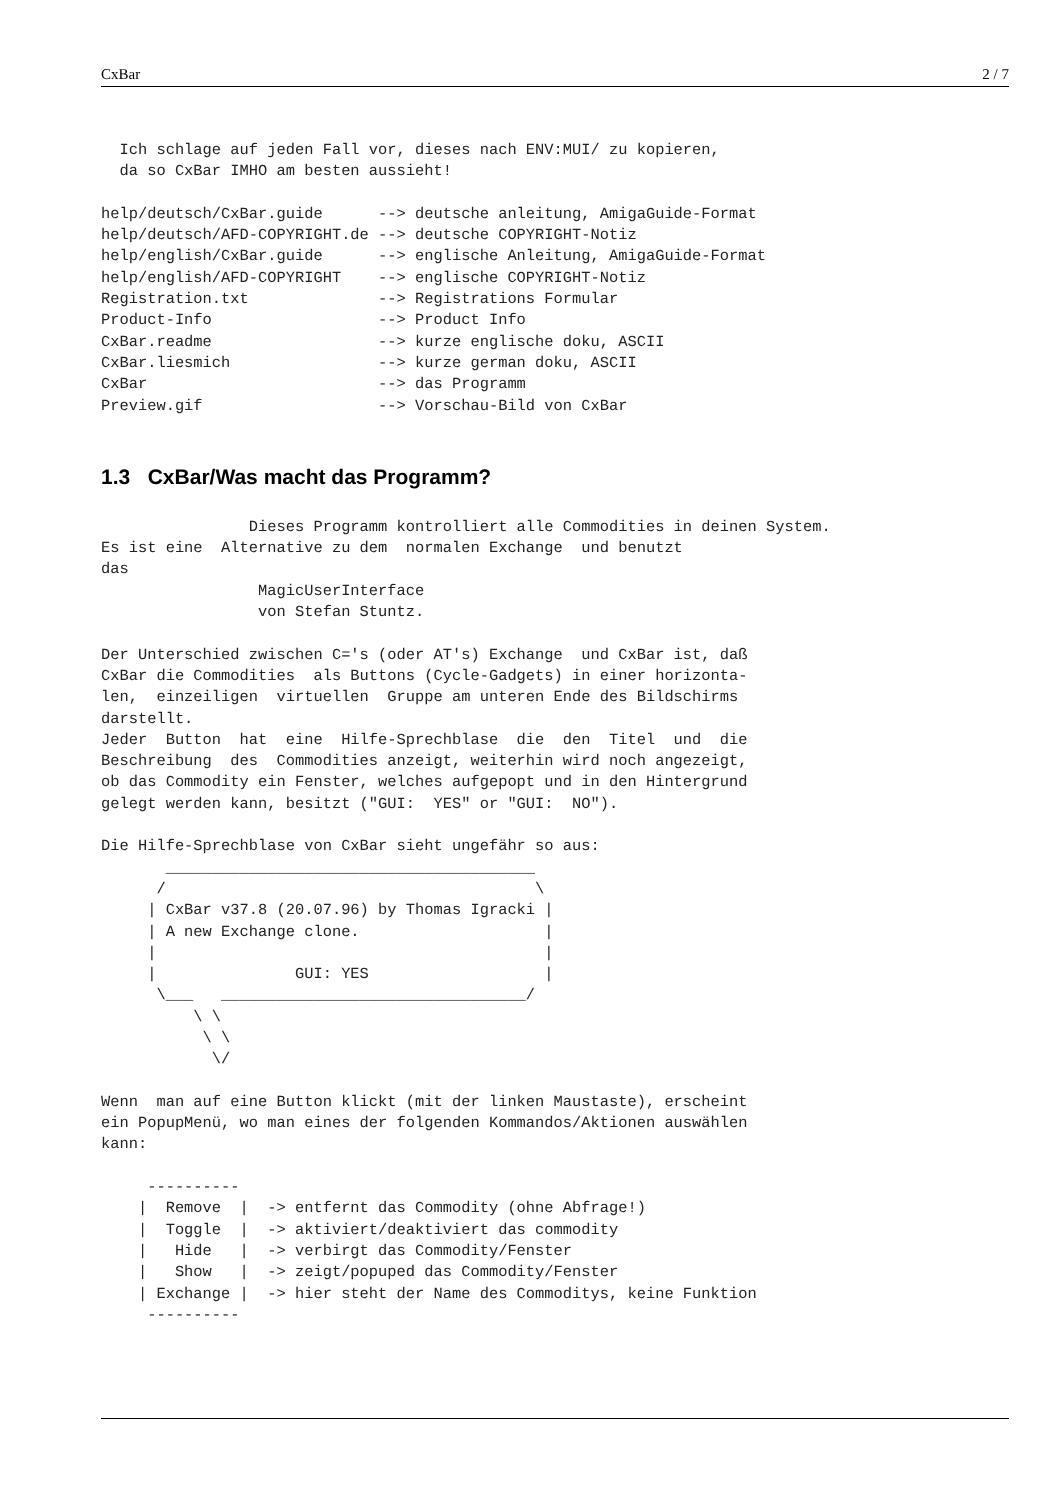CxBar 2 / 7
  Ich schlage auf jeden Fall vor, dieses nach ENV:MUI/ zu kopieren,
  da so CxBar IMHO am besten aussieht!

help/deutsch/CxBar.guide      --> deutsche anleitung, AmigaGuide-Format
help/deutsch/AFD-COPYRIGHT.de --> deutsche COPYRIGHT-Notiz
help/english/CxBar.guide      --> englische Anleitung, AmigaGuide-Format
help/english/AFD-COPYRIGHT    --> englische COPYRIGHT-Notiz
Registration.txt              --> Registrations Formular
Product-Info                  --> Product Info
CxBar.readme                  --> kurze englische doku, ASCII
CxBar.liesmich                --> kurze german doku, ASCII
CxBar                         --> das Programm
Preview.gif                   --> Vorschau-Bild von CxBar
1.3 CxBar/Was macht das Programm?
                Dieses Programm kontrolliert alle Commodities in deinen System.
Es ist eine  Alternative zu dem  normalen Exchange  und benutzt
das
                 MagicUserInterface
                 von Stefan Stuntz.

Der Unterschied zwischen C='s (oder AT's) Exchange  und CxBar ist, daß
CxBar die Commodities  als Buttons (Cycle-Gadgets) in einer horizonta-
len,  einzeiligen  virtuellen  Gruppe am unteren Ende des Bildschirms
darstellt.
Jeder  Button  hat  eine  Hilfe-Sprechblase  die  den  Titel  und  die
Beschreibung  des  Commodities anzeigt, weiterhin wird noch angezeigt,
ob das Commodity ein Fenster, welches aufgepopt und in den Hintergrund
gelegt werden kann, besitzt ("GUI:  YES" or "GUI:  NO").

Die Hilfe-Sprechblase von CxBar sieht ungefähr so aus:
       ________________________________________
      /                                        \
     | CxBar v37.8 (20.07.96) by Thomas Igracki |
     | A new Exchange clone.                    |
     |                                          |
     |               GUI: YES                   |
      \___   _________________________________/
          \ \
           \ \
            \/

Wenn  man auf eine Button klickt (mit der linken Maustaste), erscheint
ein PopupMenü, wo man eines der folgenden Kommandos/Aktionen auswählen
kann:

     ----------
    |  Remove  |  -> entfernt das Commodity (ohne Abfrage!)
    |  Toggle  |  -> aktiviert/deaktiviert das commodity
    |   Hide   |  -> verbirgt das Commodity/Fenster
    |   Show   |  -> zeigt/popuped das Commodity/Fenster
    | Exchange |  -> hier steht der Name des Commoditys, keine Funktion
     ----------